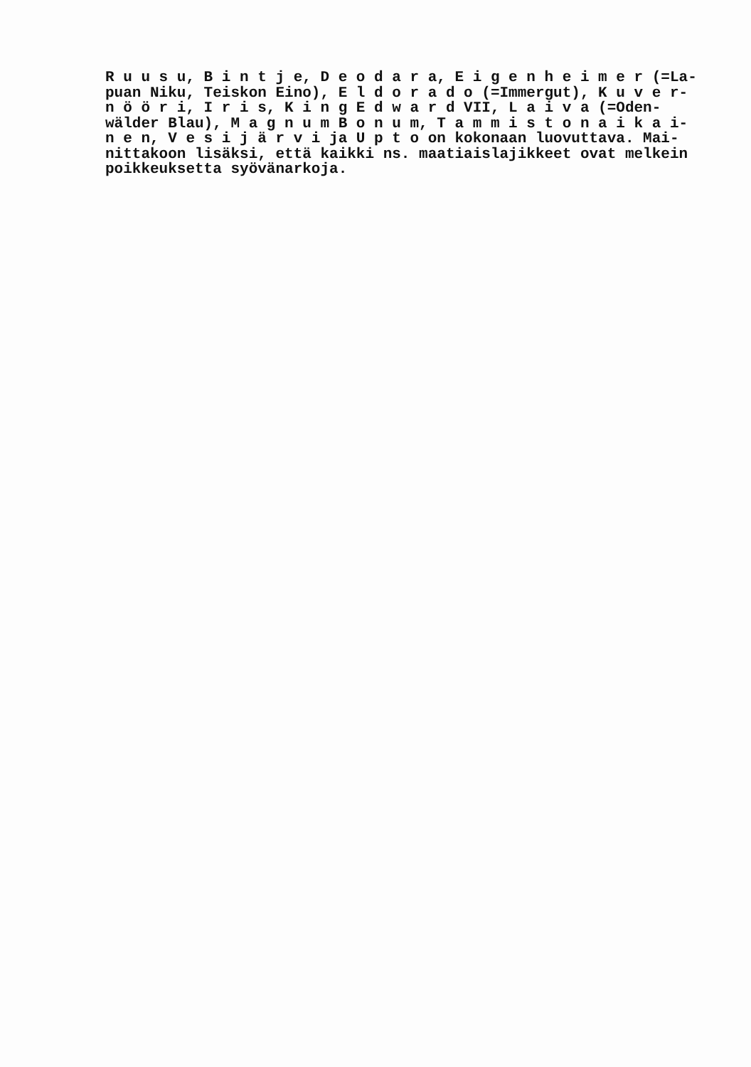R u u s u, B i n t j e, D e o d a r a, E i g e n h e i m e r (=La- puan Niku, Teiskon Eino), E l d o r a d o (=Immergut), K u v e r- n ö ö r i, I r i s, K i n g E d w a r d VII, L a i v a (=Oden- wälder Blau), M a g n u m B o n u m, T a m m i s t o n a i k a i- n e n, V e s i j ä r v i ja U p t o on kokonaan luovuttava. Mai- nittakoon lisäksi, että kaikki ns. maatiaislajikkeet ovat melkein poikkeuksetta syövänarkoja.